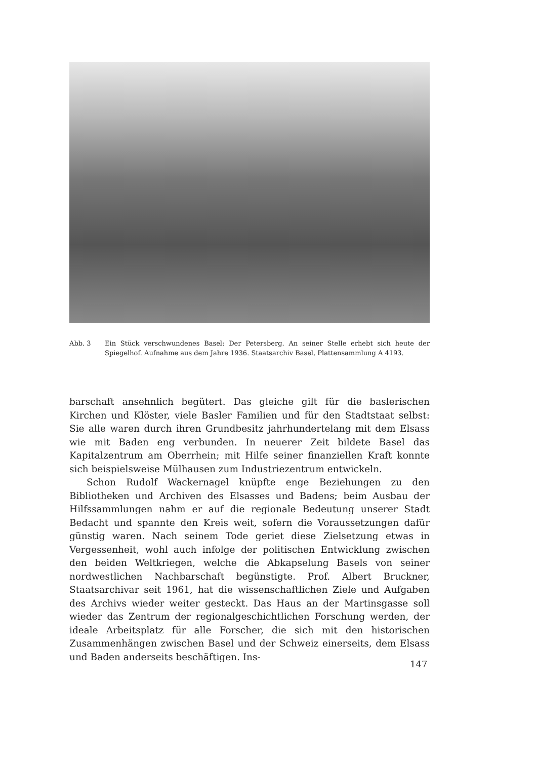Abb. 3 Ein Stück verschwundenes Basel: Der Petersberg. An seiner Stelle erhebt sich heute der Spiegelhof. Aufnahme aus dem Jahre 1936. Staatsarchiv Basel, Plattensammlung A 4193.
barschaft ansehnlich begütert. Das gleiche gilt für die baslerischen Kirchen und Klöster, viele Basler Familien und für den Stadtstaat selbst: Sie alle waren durch ihren Grundbesitz jahrhundertelang mit dem Elsass wie mit Baden eng verbunden. In neuerer Zeit bildete Basel das Kapitalzentrum am Oberrhein; mit Hilfe seiner finanziellen Kraft konnte sich beispielsweise Mülhausen zum Industriezentrum entwickeln.
Schon Rudolf Wackernagel knüpfte enge Beziehungen zu den Bibliotheken und Archiven des Elsasses und Badens; beim Ausbau der Hilfssammlungen nahm er auf die regionale Bedeutung unserer Stadt Bedacht und spannte den Kreis weit, sofern die Voraussetzungen dafür günstig waren. Nach seinem Tode geriet diese Zielsetzung etwas in Vergessenheit, wohl auch infolge der politischen Entwicklung zwischen den beiden Weltkriegen, welche die Abkapselung Basels von seiner nordwestlichen Nachbarschaft begünstigte. Prof. Albert Bruckner, Staatsarchivar seit 1961, hat die wissenschaftlichen Ziele und Aufgaben des Archivs wieder weiter gesteckt. Das Haus an der Martinsgasse soll wieder das Zentrum der regionalgeschichtlichen Forschung werden, der ideale Arbeitsplatz für alle Forscher, die sich mit den historischen Zusammenhängen zwischen Basel und der Schweiz einerseits, dem Elsass und Baden anderseits beschäftigen. Ins-
147